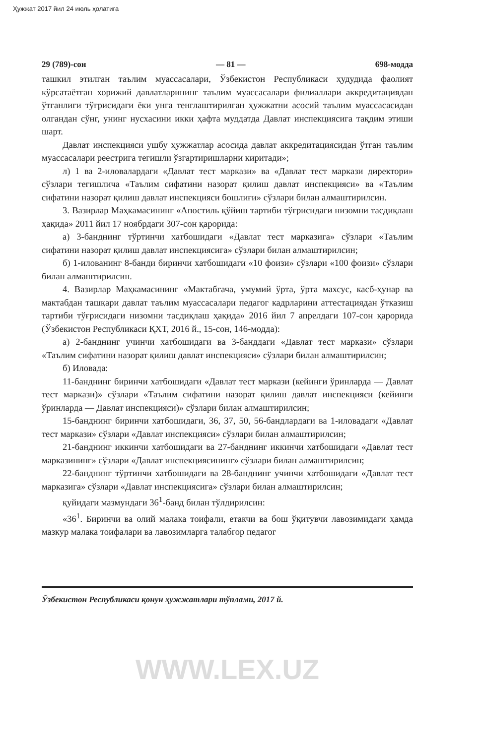Ҳужжат 2017 йил 24 июль ҳолатига
29 (789)-сон — 81 — 698-модда
ташкил этилган таълим муассасалари, Ўзбекистон Республикаси ҳудудида фаолият кўрсатаётган хорижий давлатларининг таълим муассасалари филиаллари аккредитациядан ўтганлиги тўғрисидаги ёки унга тенглаштирилган ҳужжатни асосий таълим муассасасидан олгандан сўнг, унинг нусхасини икки ҳафта муддатда Давлат инспекциясига тақдим этиши шарт.
Давлат инспекцияси ушбу ҳужжатлар асосида давлат аккредитациясидан ўтган таълим муассасалари реестрига тегишли ўзгартиришларни киритади»;
л) 1 ва 2-иловалардаги «Давлат тест маркази» ва «Давлат тест маркази директори» сўзлари тегишлича «Таълим сифатини назорат қилиш давлат инспекцияси» ва «Таълим сифатини назорат қилиш давлат инспекцияси бошлиғи» сўзлари билан алмаштирилсин.
3. Вазирлар Маҳкамасининг «Апостиль қўйиш тартиби тўғрисидаги низомни тасдиқлаш ҳақида» 2011 йил 17 ноябрдаги 307-сон қарорида:
а) 3-банднинг тўртинчи хатбошидаги «Давлат тест марказига» сўзлари «Таълим сифатини назорат қилиш давлат инспекциясига» сўзлари билан алмаштирилсин;
б) 1-илованинг 8-банди биринчи хатбошидаги «10 фоизи» сўзлари «100 фоизи» сўзлари билан алмаштирилсин.
4. Вазирлар Маҳкамасининг «Мактабгача, умумий ўрта, ўрта махсус, касб-ҳунар ва мактабдан ташқари давлат таълим муассасалари педагог кадрларини аттестациядан ўтказиш тартиби тўғрисидаги низомни тасдиқлаш ҳақида» 2016 йил 7 апрелдаги 107-сон қарорида (Ўзбекистон Республикаси ҚХТ, 2016 й., 15-сон, 146-модда):
а) 2-банднинг учинчи хатбошидаги ва 3-банддаги «Давлат тест маркази» сўзлари «Таълим сифатини назорат қилиш давлат инспекцияси» сўзлари билан алмаштирилсин;
б) Иловада:
11-банднинг биринчи хатбошидаги «Давлат тест маркази (кейинги ўринларда — Давлат тест маркази)» сўзлари «Таълим сифатини назорат қилиш давлат инспекцияси (кейинги ўринларда — Давлат инспекцияси)» сўзлари билан алмаштирилсин;
15-банднинг биринчи хатбошидаги, 36, 37, 50, 56-бандлардаги ва 1-иловадаги «Давлат тест маркази» сўзлари «Давлат инспекцияси» сўзлари билан алмаштирилсин;
21-банднинг иккинчи хатбошидаги ва 27-банднинг иккинчи хатбошидаги «Давлат тест марказининг» сўзлари «Давлат инспекциясининг» сўзлари билан алмаштирилсин;
22-банднинг тўртинчи хатбошидаги ва 28-банднинг учинчи хатбошидаги «Давлат тест марказига» сўзлари «Давлат инспекциясига» сўзлари билан алмаштирилсин;
қуйидаги мазмундаги 36<sup>1</sup>-банд билан тўлдирилсин:
«36<sup>1</sup>. Биринчи ва олий малака тоифали, етакчи ва бош ўқитувчи лавозимидаги ҳамда мазкур малака тоифалари ва лавозимларга талабгор педагог
Ўзбекистон Республикаси қонун ҳужжатлари тўплами, 2017 й.
WWW.LEX.UZ